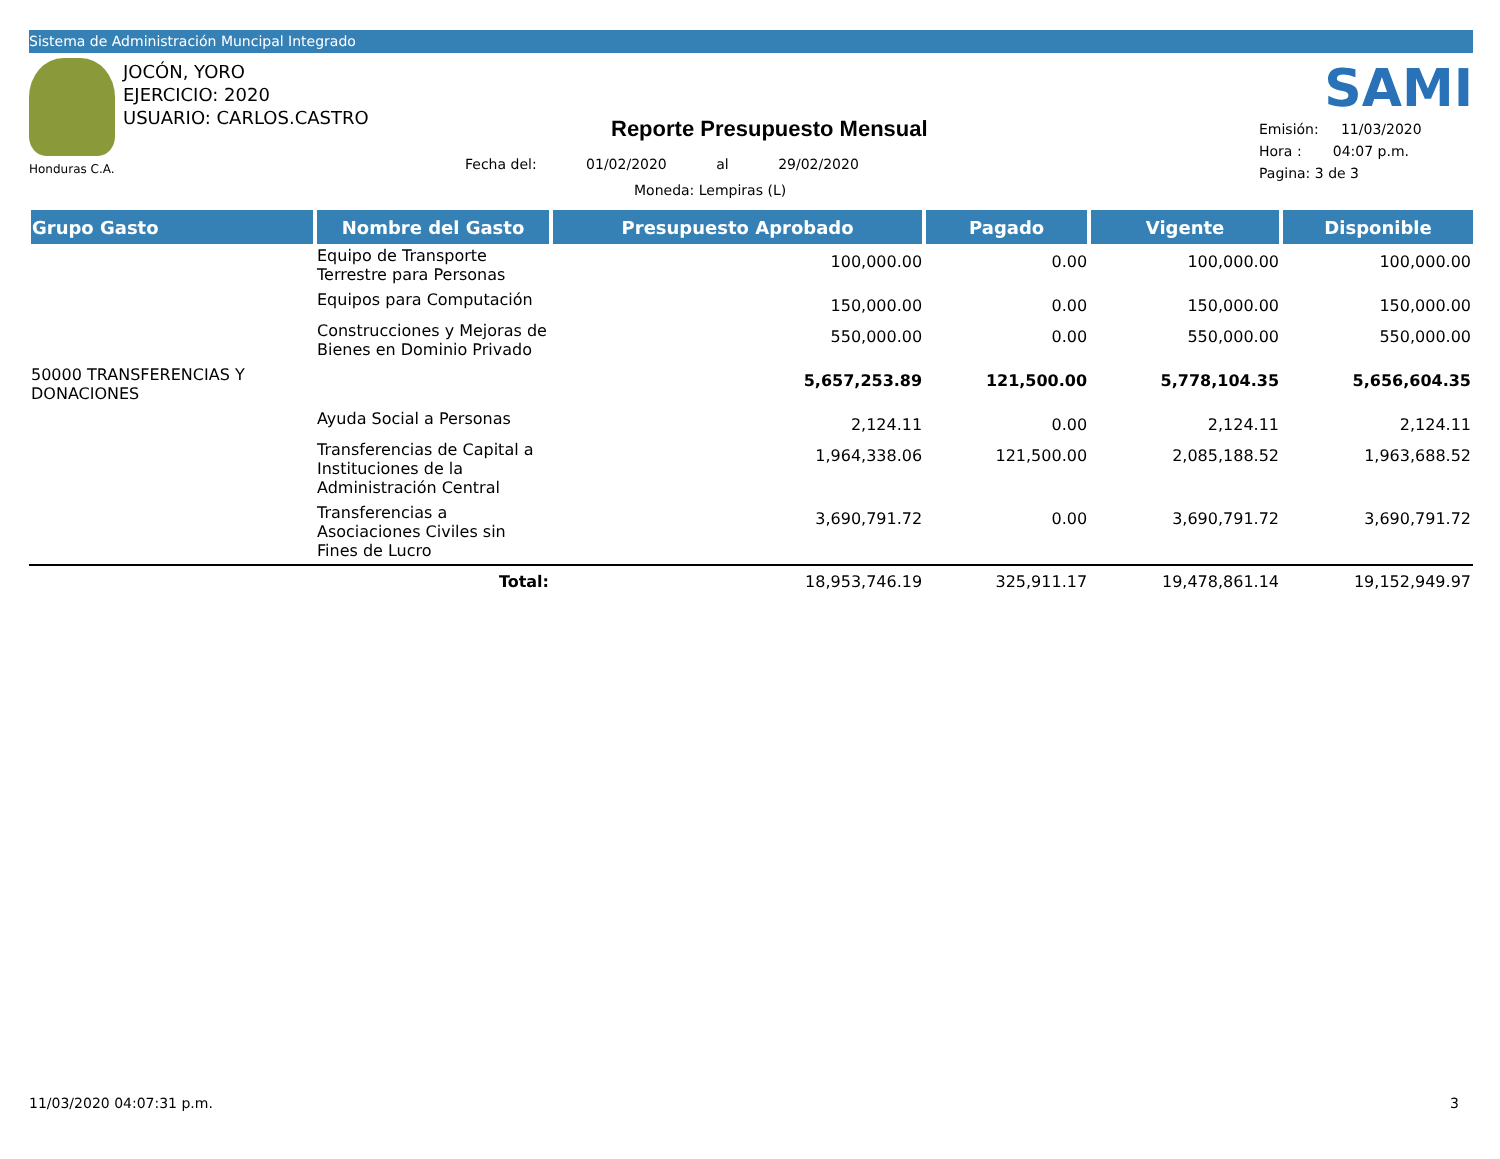Sistema de Administración Muncipal Integrado
JOCÓN, YORO
EJERCICIO: 2020
USUARIO: CARLOS.CASTRO
Honduras C.A.
Reporte Presupuesto Mensual
Fecha del: 01/02/2020 al 29/02/2020
Moneda: Lempiras (L)
SAMI
Emisión: 11/03/2020
Hora : 04:07 p.m.
Pagina: 3 de 3
| Grupo Gasto | Nombre del Gasto | Presupuesto Aprobado | Pagado | Vigente | Disponible |
| --- | --- | --- | --- | --- | --- |
| | Equipo de Transporte Terrestre para Personas | 100,000.00 | 0.00 | 100,000.00 | 100,000.00 |
| | Equipos para Computación | 150,000.00 | 0.00 | 150,000.00 | 150,000.00 |
| | Construcciones y Mejoras de Bienes en Dominio Privado | 550,000.00 | 0.00 | 550,000.00 | 550,000.00 |
| 50000 TRANSFERENCIAS Y DONACIONES | | 5,657,253.89 | 121,500.00 | 5,778,104.35 | 5,656,604.35 |
| | Ayuda Social a Personas | 2,124.11 | 0.00 | 2,124.11 | 2,124.11 |
| | Transferencias de Capital a Instituciones de la Administración Central | 1,964,338.06 | 121,500.00 | 2,085,188.52 | 1,963,688.52 |
| | Transferencias a Asociaciones Civiles sin Fines de Lucro | 3,690,791.72 | 0.00 | 3,690,791.72 | 3,690,791.72 |
| | Total: | 18,953,746.19 | 325,911.17 | 19,478,861.14 | 19,152,949.97 |
11/03/2020 04:07:31 p.m. 3